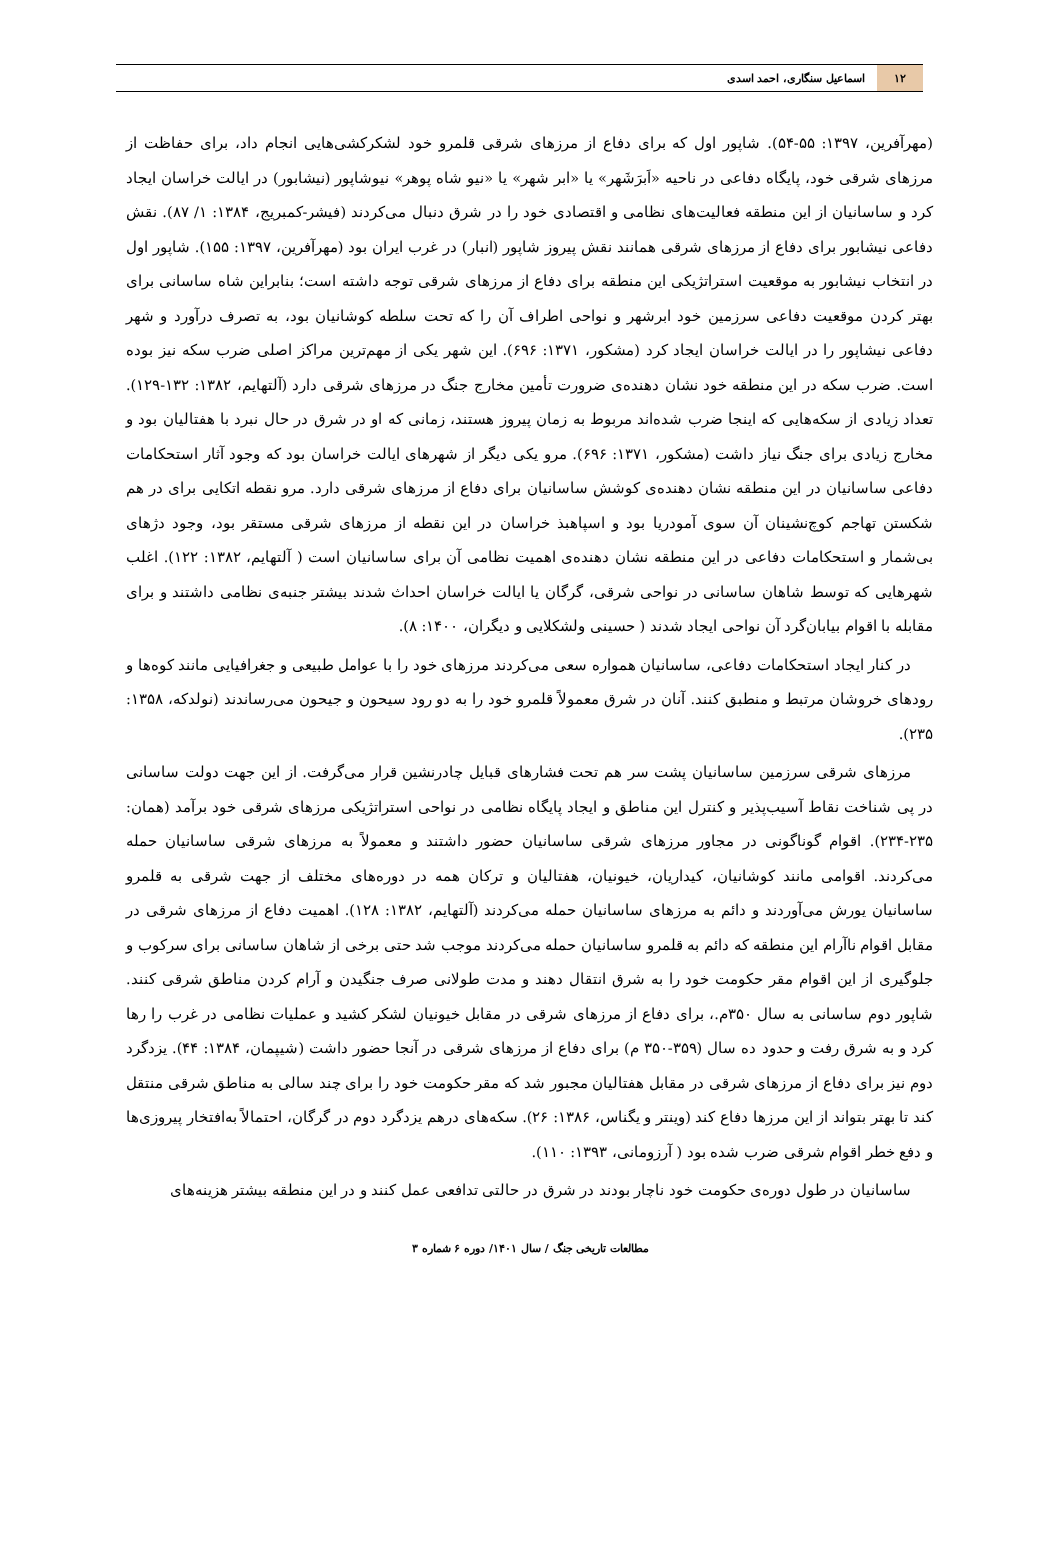۱۲
اسماعیل سنگاری، احمد اسدی
(مهرآفرین، ۱۳۹۷: ۵۵-۵۴). شاپور اول که برای دفاع از مرزهای شرقی قلمرو خود لشکرکشی‌هایی انجام داد، برای حفاظت از مرزهای شرقی خود، پایگاه دفاعی در ناحیه «اَبرَشَهر» یا «ابر شهر» یا «نیو شاه پوهر» نیوشاپور (نیشابور) در ایالت خراسان ایجاد کرد و ساسانیان از این منطقه فعالیت‌های نظامی و اقتصادی خود را در شرق دنبال می‌کردند (فیشر-کمبریج، ۱۳۸۴: ۱/ ۸۷). نقش دفاعی نیشابور برای دفاع از مرزهای شرقی همانند نقش پیروز شاپور (انبار) در غرب ایران بود (مهرآفرین، ۱۳۹۷: ۱۵۵). شاپور اول در انتخاب نیشابور به موقعیت استراتژیکی این منطقه برای دفاع از مرزهای شرقی توجه داشته است؛ بنابراین شاه ساسانی برای بهتر کردن موقعیت دفاعی سرزمین خود ابرشهر و نواحی اطراف آن را که تحت سلطه کوشانیان بود، به تصرف درآورد و شهر دفاعی نیشاپور را در ایالت خراسان ایجاد کرد (مشکور، ۱۳۷۱: ۶۹۶). این شهر یکی از مهم‌ترین مراکز اصلی ضرب سکه نیز بوده است. ضرب سکه در این منطقه خود نشان دهنده‌ی ضرورت تأمین مخارج جنگ در مرزهای شرقی دارد (آلتهایم، ۱۳۸۲: ۱۳۲-۱۲۹). تعداد زیادی از سکه‌هایی که اینجا ضرب شده‌اند مربوط به زمان پیروز هستند، زمانی که او در شرق در حال نبرد با هفتالیان بود و مخارج زیادی برای جنگ نیاز داشت (مشکور، ۱۳۷۱: ۶۹۶). مرو یکی دیگر از شهرهای ایالت خراسان بود که وجود آثار استحکامات دفاعی ساسانیان در این منطقه نشان دهنده‌ی کوشش ساسانیان برای دفاع از مرزهای شرقی دارد. مرو نقطه اتکایی برای در هم شکستن تهاجم کوچ‌نشینان آن سوی آمودریا بود و اسپاهبذ خراسان در این نقطه از مرزهای شرقی مستقر بود، وجود دژهای بی‌شمار و استحکامات دفاعی در این منطقه نشان دهنده‌ی اهمیت نظامی آن برای ساسانیان است ( آلتهایم، ۱۳۸۲: ۱۲۲). اغلب شهرهایی که توسط شاهان ساسانی در نواحی شرقی، گرگان یا ایالت خراسان احداث شدند بیشتر جنبه‌ی نظامی داشتند و برای مقابله با اقوام بیابان‌گرد آن نواحی ایجاد شدند ( حسینی ولشکلایی و دیگران، ۱۴۰۰: ۸).
در کنار ایجاد استحکامات دفاعی، ساسانیان همواره سعی می‌کردند مرزهای خود را با عوامل طبیعی و جغرافیایی مانند کوه‌ها و رودهای خروشان مرتبط و منطبق کنند. آنان در شرق معمولاً قلمرو خود را به دو رود سیحون و جیحون می‌رساندند (نولدکه، ۱۳۵۸: ۲۳۵).
مرزهای شرقی سرزمین ساسانیان پشت سر هم تحت فشارهای قبایل چادرنشین قرار می‌گرفت. از این جهت دولت ساسانی در پی شناخت نقاط آسیب‌پذیر و کنترل این مناطق و ایجاد پایگاه نظامی در نواحی استراتژیکی مرزهای شرقی خود برآمد (همان: ۲۳۵-۲۳۴). اقوام گوناگونی در مجاور مرزهای شرقی ساسانیان حضور داشتند و معمولاً به مرزهای شرقی ساسانیان حمله می‌کردند. اقوامی مانند کوشانیان، کیداریان، خیونیان، هفتالیان و ترکان همه در دوره‌های مختلف از جهت شرقی به قلمرو ساسانیان یورش می‌آوردند و دائم به مرزهای ساسانیان حمله می‌کردند (آلتهایم، ۱۳۸۲: ۱۲۸). اهمیت دفاع از مرزهای شرقی در مقابل اقوام ناآرام این منطقه که دائم به قلمرو ساسانیان حمله می‌کردند موجب شد حتی برخی از شاهان ساسانی برای سرکوب و جلوگیری از این اقوام مقر حکومت خود را به شرق انتقال دهند و مدت طولانی صرف جنگیدن و آرام کردن مناطق شرقی کنند. شاپور دوم ساسانی به سال ۳۵۰م.، برای دفاع از مرزهای شرقی در مقابل خیونیان لشکر کشید و عملیات نظامی در غرب را رها کرد و به شرق رفت و حدود ده سال (۳۵۹-۳۵۰ م) برای دفاع از مرزهای شرقی در آنجا حضور داشت (شیپمان، ۱۳۸۴: ۴۴). یزدگرد دوم نیز برای دفاع از مرزهای شرقی در مقابل هفتالیان مجبور شد که مقر حکومت خود را برای چند سالی به مناطق شرقی منتقل کند تا بهتر بتواند از این مرزها دفاع کند (وینتر و یگناس، ۱۳۸۶: ۲۶). سکه‌های درهم یزدگرد دوم در گرگان، احتمالاً به‌افتخار پیروزی‌ها و دفع خطر اقوام شرقی ضرب شده بود ( آرزومانی، ۱۳۹۳: ۱۱۰).
ساسانیان در طول دوره‌ی حکومت خود ناچار بودند در شرق در حالتی تدافعی عمل کنند و در این منطقه بیشتر هزینه‌های
مطالعات تاریخی جنگ / سال ۱۴۰۱/ دوره ۶ شماره ۳